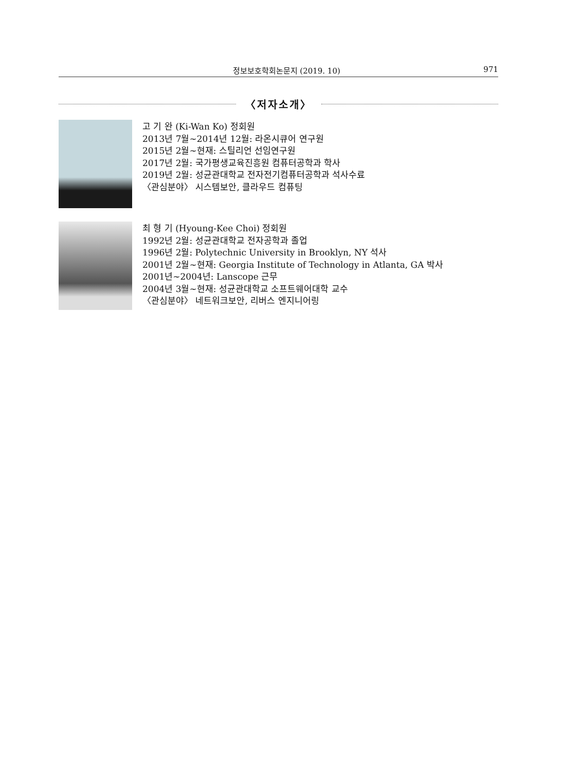정보보호학회논문지 (2019. 10) 971
〈저자소개〉
고 기 완 (Ki-Wan Ko) 정회원
2013년 7월~2014년 12월: 라온시큐어 연구원
2015년 2월~현재: 스틸리언 선임연구원
2017년 2월: 국가평생교육진흥원 컴퓨터공학과 학사
2019년 2월: 성균관대학교 전자전기컴퓨터공학과 석사수료
〈관심분야〉 시스템보안, 클라우드 컴퓨팅
최 형 기 (Hyoung-Kee Choi) 정회원
1992년 2월: 성균관대학교 전자공학과 졸업
1996년 2월: Polytechnic University in Brooklyn, NY 석사
2001년 2월~현재: Georgia Institute of Technology in Atlanta, GA 박사
2001년~2004년: Lanscope 근무
2004년 3월~현재: 성균관대학교 소프트웨어대학 교수
〈관심분야〉 네트워크보안, 리버스 엔지니어링